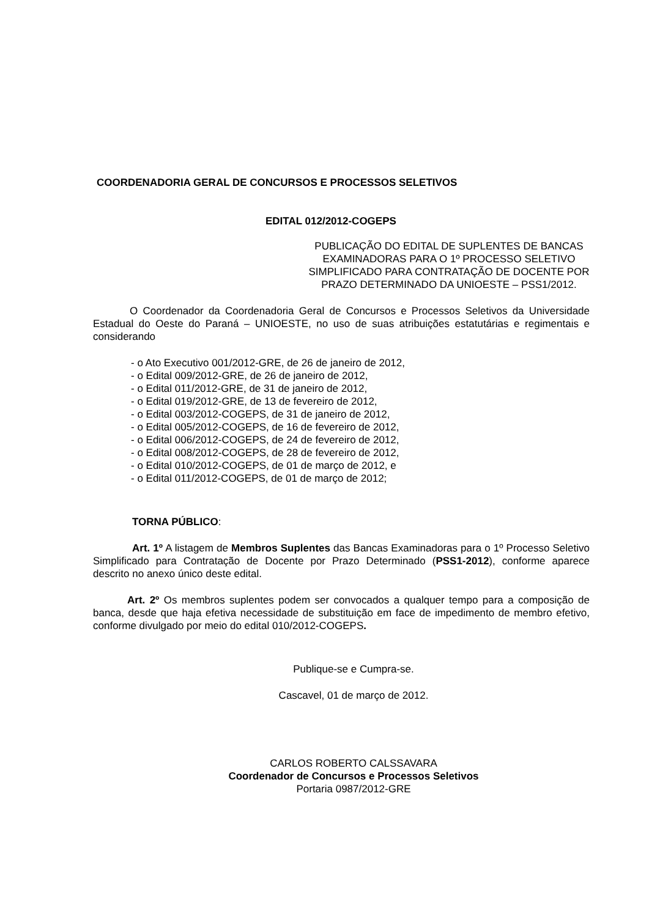COORDENADORIA GERAL DE CONCURSOS E PROCESSOS SELETIVOS
EDITAL 012/2012-COGEPS
PUBLICAÇÃO DO EDITAL DE SUPLENTES DE BANCAS EXAMINADORAS PARA O 1º PROCESSO SELETIVO SIMPLIFICADO PARA CONTRATAÇÃO DE DOCENTE POR PRAZO DETERMINADO DA UNIOESTE – PSS1/2012.
O Coordenador da Coordenadoria Geral de Concursos e Processos Seletivos da Universidade Estadual do Oeste do Paraná – UNIOESTE, no uso de suas atribuições estatutárias e regimentais e considerando
- o Ato Executivo 001/2012-GRE, de 26 de janeiro de 2012,
- o Edital 009/2012-GRE, de 26 de janeiro de 2012,
- o Edital 011/2012-GRE, de 31 de janeiro de 2012,
- o Edital 019/2012-GRE, de 13 de fevereiro de 2012,
- o Edital 003/2012-COGEPS, de 31 de janeiro de 2012,
- o Edital 005/2012-COGEPS, de 16 de fevereiro de 2012,
- o Edital 006/2012-COGEPS, de 24 de fevereiro de 2012,
- o Edital 008/2012-COGEPS, de 28 de fevereiro de 2012,
- o Edital 010/2012-COGEPS, de 01 de março de 2012, e
- o Edital 011/2012-COGEPS, de 01 de março de 2012;
TORNA PÚBLICO:
Art. 1º A listagem de Membros Suplentes das Bancas Examinadoras para o 1º Processo Seletivo Simplificado para Contratação de Docente por Prazo Determinado (PSS1-2012), conforme aparece descrito no anexo único deste edital.
Art. 2º Os membros suplentes podem ser convocados a qualquer tempo para a composição de banca, desde que haja efetiva necessidade de substituição em face de impedimento de membro efetivo, conforme divulgado por meio do edital 010/2012-COGEPS.
Publique-se e Cumpra-se.
Cascavel, 01 de março de 2012.
CARLOS ROBERTO CALSSAVARA
Coordenador de Concursos e Processos Seletivos
Portaria 0987/2012-GRE